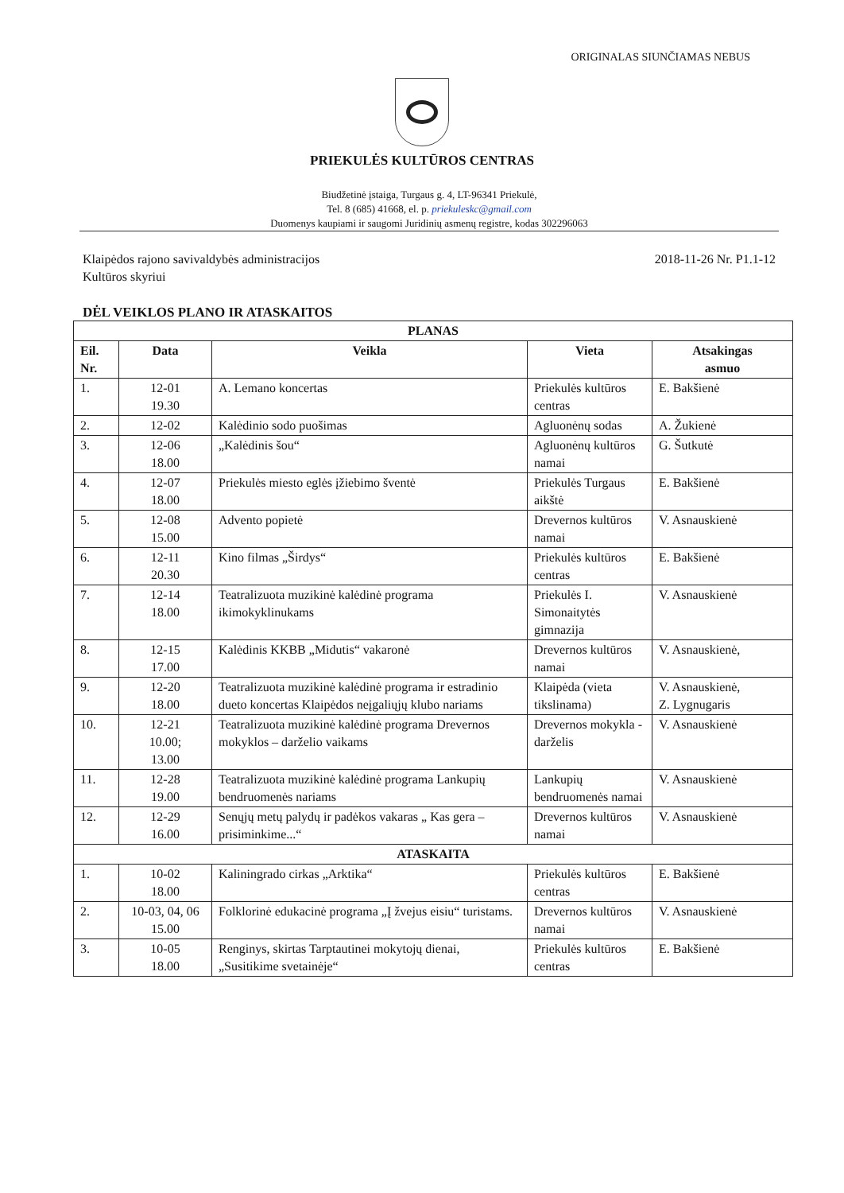ORIGINALAS SIUNČIAMAS NEBUS
PRIEKULĖS KULTŪROS CENTRAS
Biudžetinė įstaiga, Turgaus g. 4, LT-96341 Priekulė,
Tel. 8 (685) 41668, el. p. priekuleskc@gmail.com
Duomenys kaupiami ir saugomi Juridinių asmenų registre, kodas 302296063
Klaipėdos rajono savivaldybės administracijos
Kultūros skyriui
2018-11-26 Nr. P1.1-12
DĖL VEIKLOS PLANO IR ATASKAITOS
| PLANAS | | | | |
| --- | --- | --- | --- | --- |
| Eil. Nr. | Data | Veikla | Vieta | Atsakingas asmuo |
| 1. | 12-01 19.30 | A. Lemano koncertas | Priekulės kultūros centras | E. Bakšienė |
| 2. | 12-02 | Kalėdinio sodo puošimas | Agluonėnų sodas | A. Žukienė |
| 3. | 12-06 18.00 | „Kalėdinis šou“ | Agluonėnų kultūros namai | G. Šutkutė |
| 4. | 12-07 18.00 | Priekulės miesto eglės įžiebimo šventė | Priekulės Turgaus aikštė | E. Bakšienė |
| 5. | 12-08 15.00 | Advento popietė | Drevernos kultūros namai | V. Asnauskienė |
| 6. | 12-11 20.30 | Kino filmas „Širdys“ | Priekulės kultūros centras | E. Bakšienė |
| 7. | 12-14 18.00 | Teatralizuota muzikinė kalėdinė programa ikimokyklinukams | Priekulės I. Simonaitytės gimnazija | V. Asnauskienė |
| 8. | 12-15 17.00 | Kalėdinis KKBB „Midutis“ vakaronė | Drevernos kultūros namai | V. Asnauskienė, |
| 9. | 12-20 18.00 | Teatralizuota muzikinė kalėdinė programa ir estradinio dueto koncertas Klaipėdos neįgaliųjų klubo nariams | Klaipėda (vieta tikslinama) | V. Asnauskienė, Z. Lygnugaris |
| 10. | 12-21 10.00; 13.00 | Teatralizuota muzikinė kalėdinė programa Drevernos mokyklos – darželio vaikams | Drevernos mokykla - darželis | V. Asnauskienė |
| 11. | 12-28 19.00 | Teatralizuota muzikinė kalėdinė programa Lankupių bendruomenės nariams | Lankupių bendruomenės namai | V. Asnauskienė |
| 12. | 12-29 16.00 | Senųjų metų palydų ir padėkos vakaras „ Kas gera – prisiminkime...“ | Drevernos kultūros namai | V. Asnauskienė |
| ATASKAITA | | | | |
| 1. | 10-02 18.00 | Kaliningrado cirkas „Arktika“ | Priekulės kultūros centras | E. Bakšienė |
| 2. | 10-03, 04, 06 15.00 | Folklorinė edukacinė programa „Į žvejus eisiu“ turistams. | Drevernos kultūros namai | V. Asnauskienė |
| 3. | 10-05 18.00 | Renginys, skirtas Tarptautinei mokytojų dienai, „Susitikime svetainėje“ | Priekulės kultūros centras | E. Bakšienė |